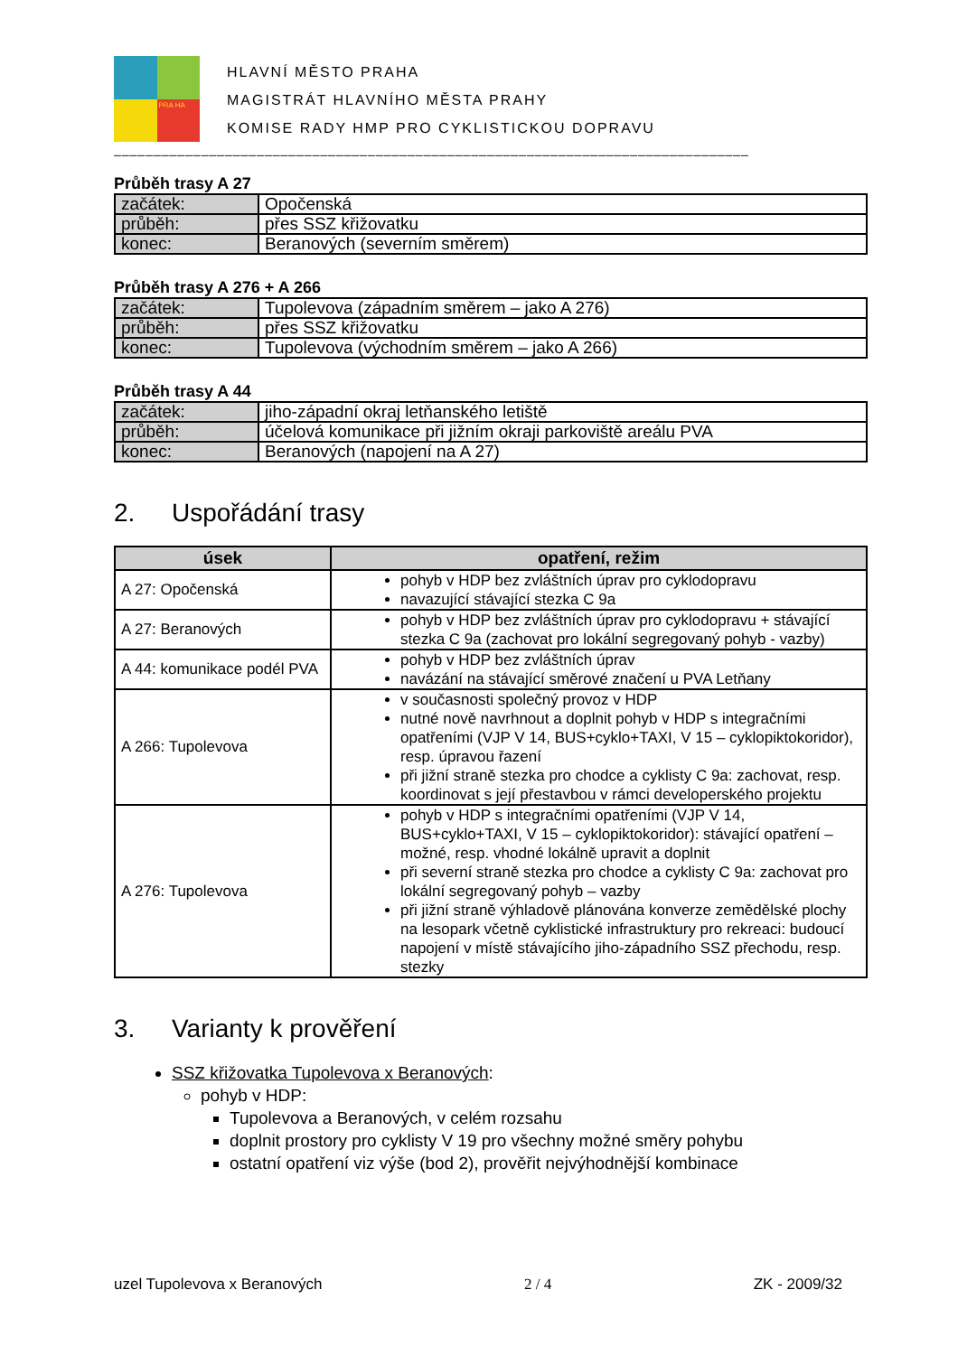PRA HA
HLAVNÍ MĚSTO PRAHA
MAGISTRÁT HLAVNÍHO MĚSTA PRAHY
KOMISE RADY HMP PRO CYKLISTICKOU DOPRAVU
________________________________________________________________________________
Průběh trasy A 27
| začátek: | Opočenská |
| průběh: | přes SSZ křižovatku |
| konec: | Beranových (severním směrem) |
Průběh trasy A 276 + A 266
| začátek: | Tupolevova (západním směrem – jako A 276) |
| průběh: | přes SSZ křižovatku |
| konec: | Tupolevova (východním směrem – jako A 266) |
Průběh trasy A 44
| začátek: | jiho-západní okraj letňanského letiště |
| průběh: | účelová komunikace při jižním okraji parkoviště areálu PVA |
| konec: | Beranových (napojení na A 27) |
2. Uspořádání trasy
| úsek | opatření, režim |
| --- | --- |
| A 27: Opočenská | pohyb v HDP bez zvláštních úprav pro cyklodopravu navazující stávající stezka C 9a |
| A 27: Beranových | pohyb v HDP bez zvláštních úprav pro cyklodopravu + stávající stezka C 9a (zachovat pro lokální segregovaný pohyb - vazby) |
| A 44: komunikace podél PVA | pohyb v HDP bez zvláštních úprav navázání na stávající směrové značení u PVA Letňany |
| A 266: Tupolevova | v současnosti společný provoz v HDP nutné nově navrhnout a doplnit pohyb v HDP s integračními opatřeními (VJP V 14, BUS+cyklo+TAXI, V 15 – cyklopiktokoridor), resp. úpravou řazení při jižní straně stezka pro chodce a cyklisty C 9a: zachovat, resp. koordinovat s její přestavbou v rámci developerského projektu |
| A 276: Tupolevova | pohyb v HDP s integračními opatřeními (VJP V 14, BUS+cyklo+TAXI, V 15 – cyklopiktokoridor): stávající opatření – možné, resp. vhodné lokálně upravit a doplnit při severní straně stezka pro chodce a cyklisty C 9a: zachovat pro lokální segregovaný pohyb – vazby při jižní straně výhladově plánována konverze zemědělské plochy na lesopark včetně cyklistické infrastruktury pro rekreaci: budoucí napojení v místě stávajícího jiho-západního SSZ přechodu, resp. stezky |
3. Varianty k prověření
SSZ křižovatka Tupolevova x Beranových:
pohyb v HDP:
Tupolevova a Beranových, v celém rozsahu
doplnit prostory pro cyklisty V 19 pro všechny možné směry pohybu
ostatní opatření viz výše (bod 2), prověřit nejvýhodnější kombinace
uzel Tupolevova x Beranových 2 / 4 ZK - 2009/32